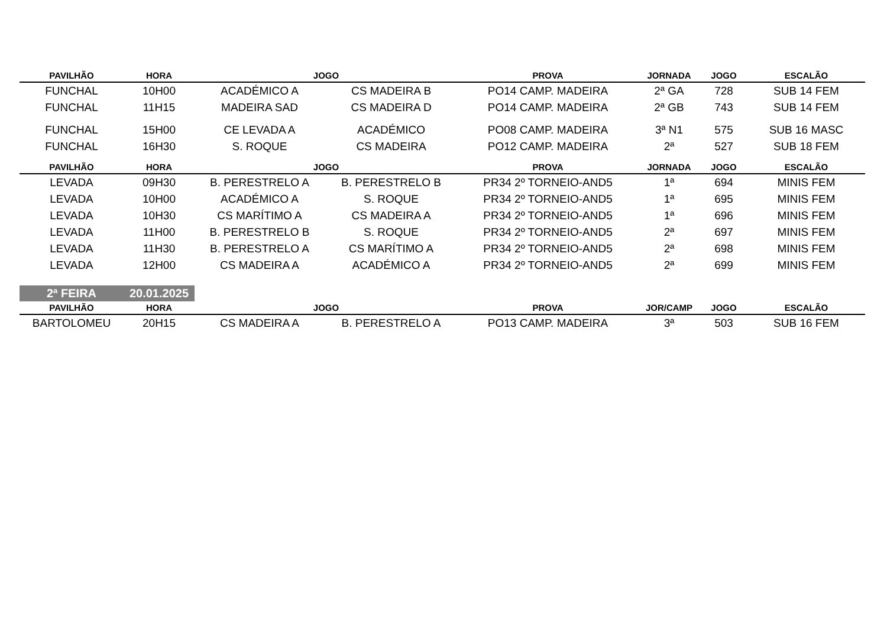| PAVILHÃO | HORA | JOGO | | PROVA | JORNADA | JOGO | ESCALÃO |
| --- | --- | --- | --- | --- | --- | --- | --- |
| FUNCHAL | 10H00 | ACADÉMICO A | CS MADEIRA B | PO14 CAMP. MADEIRA | 2ª GA | 728 | SUB 14 FEM |
| FUNCHAL | 11H15 | MADEIRA SAD | CS MADEIRA D | PO14 CAMP. MADEIRA | 2ª GB | 743 | SUB 14 FEM |
| FUNCHAL | 15H00 | CE LEVADA A | ACADÉMICO | PO08 CAMP. MADEIRA | 3ª N1 | 575 | SUB 16 MASC |
| FUNCHAL | 16H30 | S. ROQUE | CS MADEIRA | PO12 CAMP. MADEIRA | 2ª | 527 | SUB 18 FEM |
| PAVILHÃO | HORA | JOGO | | PROVA | JORNADA | JOGO | ESCALÃO |
| LEVADA | 09H30 | B. PERESTRELO A | B. PERESTRELO B | PR34 2º TORNEIO-AND5 | 1ª | 694 | MINIS FEM |
| LEVADA | 10H00 | ACADÉMICO A | S. ROQUE | PR34 2º TORNEIO-AND5 | 1ª | 695 | MINIS FEM |
| LEVADA | 10H30 | CS MARÍTIMO A | CS MADEIRA A | PR34 2º TORNEIO-AND5 | 1ª | 696 | MINIS FEM |
| LEVADA | 11H00 | B. PERESTRELO B | S. ROQUE | PR34 2º TORNEIO-AND5 | 2ª | 697 | MINIS FEM |
| LEVADA | 11H30 | B. PERESTRELO A | CS MARÍTIMO A | PR34 2º TORNEIO-AND5 | 2ª | 698 | MINIS FEM |
| LEVADA | 12H00 | CS MADEIRA A | ACADÉMICO A | PR34 2º TORNEIO-AND5 | 2ª | 699 | MINIS FEM |
2ª FEIRA 20.01.2025
| PAVILHÃO | HORA | JOGO | | PROVA | JOR/CAMP | JOGO | ESCALÃO |
| --- | --- | --- | --- | --- | --- | --- | --- |
| BARTOLOMEU | 20H15 | CS MADEIRA A | B. PERESTRELO A | PO13 CAMP. MADEIRA | 3ª | 503 | SUB 16 FEM |